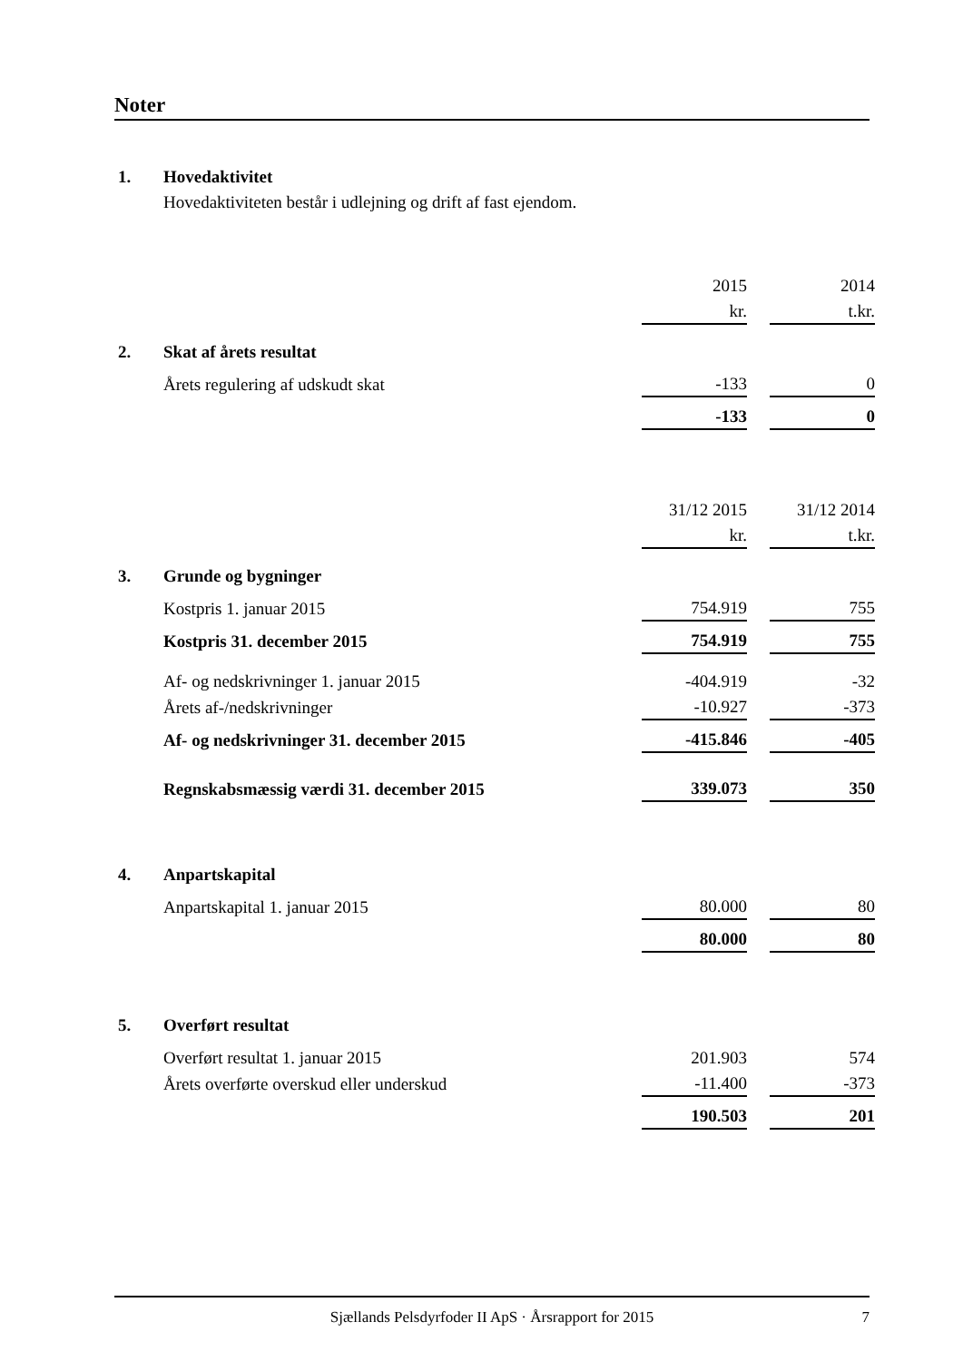Noter
| 1. | Hovedaktivitet | | | |
| | Hovedaktiviteten består i udlejning og drift af fast ejendom. | | | |
| | | 2015 | | 2014 |
| | | kr. | | t.kr. |
| 2. | Skat af årets resultat | | | |
| | Årets regulering af udskudt skat | -133 | | 0 |
| | | -133 | | 0 |
| | | 31/12 2015 | | 31/12 2014 |
| | | kr. | | t.kr. |
| 3. | Grunde og bygninger | | | |
| | Kostpris 1. januar 2015 | 754.919 | | 755 |
| | Kostpris 31. december 2015 | 754.919 | | 755 |
| | Af- og nedskrivninger 1. januar 2015 | -404.919 | | -32 |
| | Årets af-/nedskrivninger | -10.927 | | -373 |
| | Af- og nedskrivninger 31. december 2015 | -415.846 | | -405 |
| | Regnskabsmæssig værdi 31. december 2015 | 339.073 | | 350 |
| 4. | Anpartskapital | | | |
| | Anpartskapital 1. januar 2015 | 80.000 | | 80 |
| | | 80.000 | | 80 |
| 5. | Overført resultat | | | |
| | Overført resultat 1. januar 2015 | 201.903 | | 574 |
| | Årets overførte overskud eller underskud | -11.400 | | -373 |
| | | 190.503 | | 201 |
Sjællands Pelsdyrfoder II ApS · Årsrapport for 2015 7